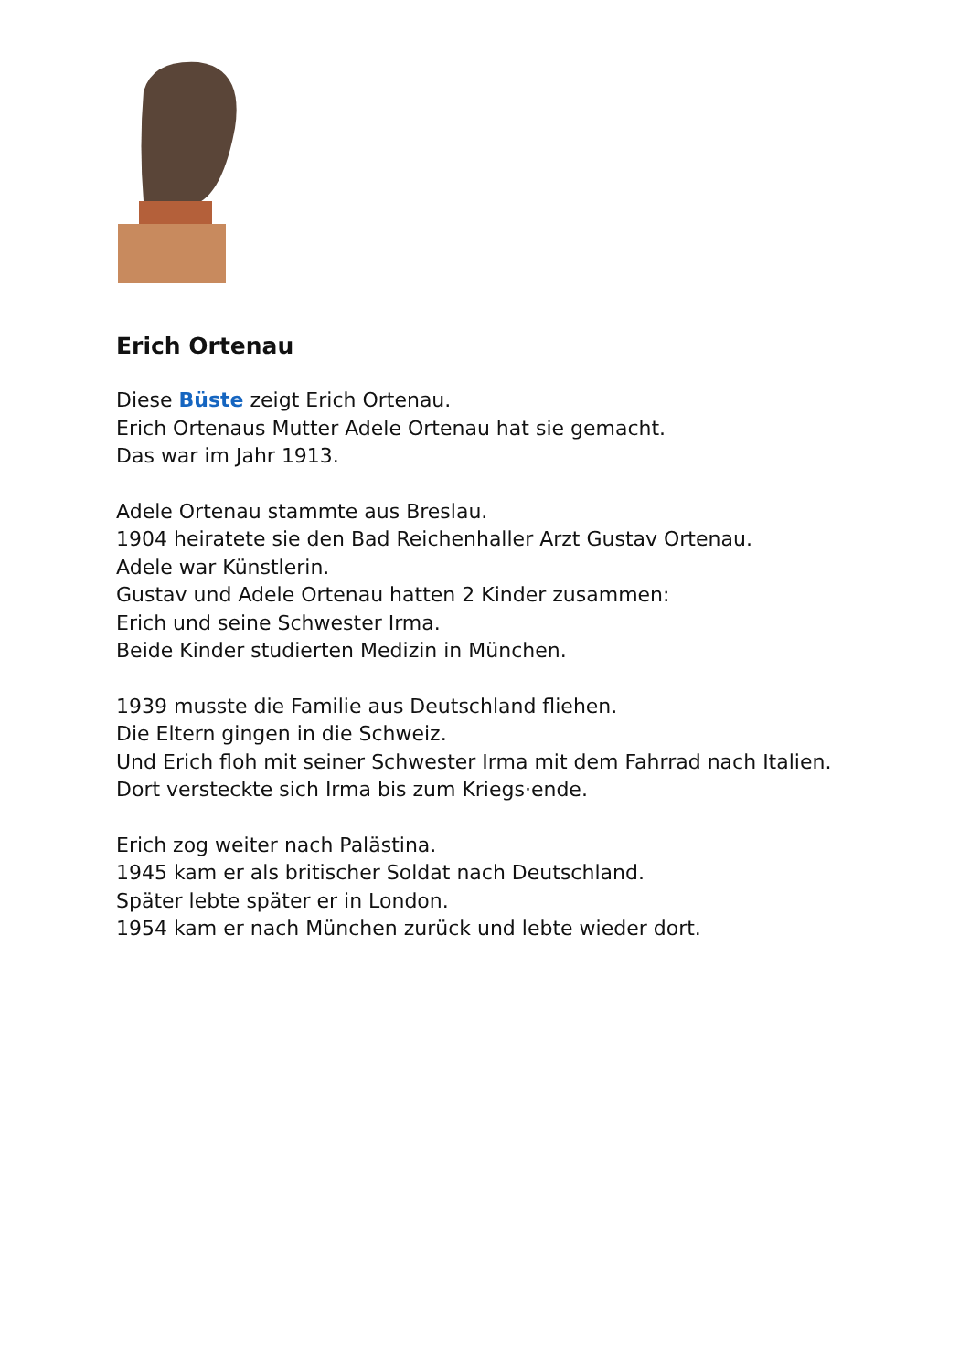Erich Ortenau
Diese Büste zeigt Erich Ortenau.
Erich Ortenaus Mutter Adele Ortenau hat sie gemacht.
Das war im Jahr 1913.
Adele Ortenau stammte aus Breslau.
1904 heiratete sie den Bad Reichenhaller Arzt Gustav Ortenau.
Adele war Künstlerin.
Gustav und Adele Ortenau hatten 2 Kinder zusammen:
Erich und seine Schwester Irma.
Beide Kinder studierten Medizin in München.
1939 musste die Familie aus Deutschland fliehen.
Die Eltern gingen in die Schweiz.
Und Erich floh mit seiner Schwester Irma mit dem Fahrrad nach Italien.
Dort versteckte sich Irma bis zum Kriegs·ende.
Erich zog weiter nach Palästina.
1945 kam er als britischer Soldat nach Deutschland.
Später lebte später er in London.
1954 kam er nach München zurück und lebte wieder dort.